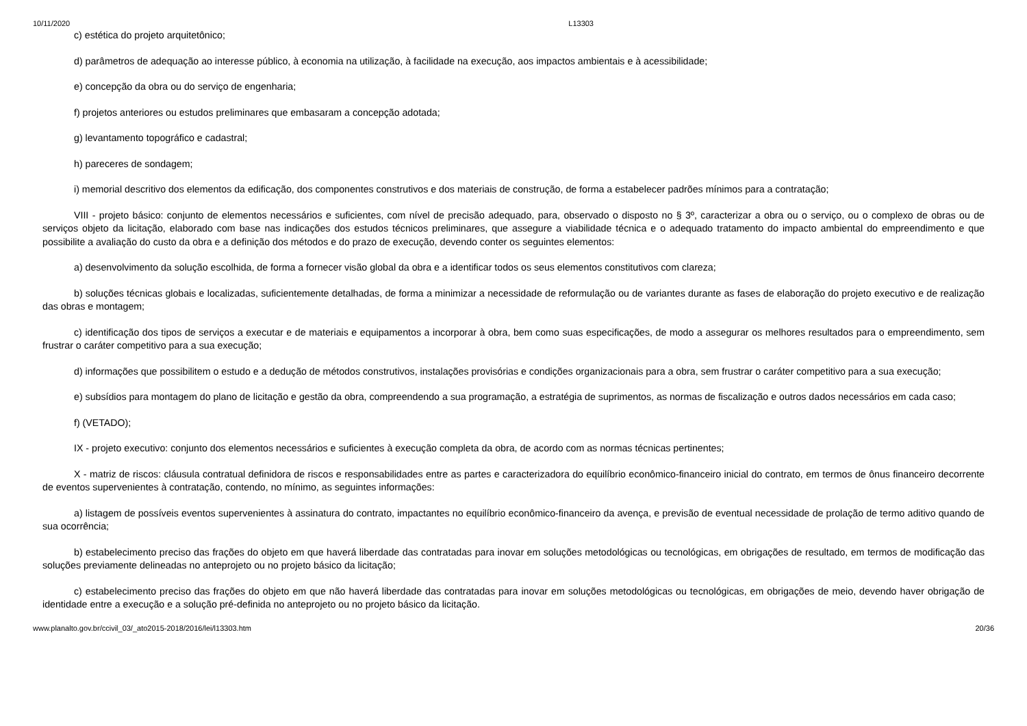10/11/2020 L13303
c) estética do projeto arquitetônico;
d) parâmetros de adequação ao interesse público, à economia na utilização, à facilidade na execução, aos impactos ambientais e à acessibilidade;
e) concepção da obra ou do serviço de engenharia;
f) projetos anteriores ou estudos preliminares que embasaram a concepção adotada;
g) levantamento topográfico e cadastral;
h) pareceres de sondagem;
i) memorial descritivo dos elementos da edificação, dos componentes construtivos e dos materiais de construção, de forma a estabelecer padrões mínimos para a contratação;
VIII - projeto básico: conjunto de elementos necessários e suficientes, com nível de precisão adequado, para, observado o disposto no § 3º, caracterizar a obra ou o serviço, ou o complexo de obras ou de serviços objeto da licitação, elaborado com base nas indicações dos estudos técnicos preliminares, que assegure a viabilidade técnica e o adequado tratamento do impacto ambiental do empreendimento e que possibilite a avaliação do custo da obra e a definição dos métodos e do prazo de execução, devendo conter os seguintes elementos:
a) desenvolvimento da solução escolhida, de forma a fornecer visão global da obra e a identificar todos os seus elementos constitutivos com clareza;
b) soluções técnicas globais e localizadas, suficientemente detalhadas, de forma a minimizar a necessidade de reformulação ou de variantes durante as fases de elaboração do projeto executivo e de realização das obras e montagem;
c) identificação dos tipos de serviços a executar e de materiais e equipamentos a incorporar à obra, bem como suas especificações, de modo a assegurar os melhores resultados para o empreendimento, sem frustrar o caráter competitivo para a sua execução;
d) informações que possibilitem o estudo e a dedução de métodos construtivos, instalações provisórias e condições organizacionais para a obra, sem frustrar o caráter competitivo para a sua execução;
e) subsídios para montagem do plano de licitação e gestão da obra, compreendendo a sua programação, a estratégia de suprimentos, as normas de fiscalização e outros dados necessários em cada caso;
f) (VETADO);
IX - projeto executivo: conjunto dos elementos necessários e suficientes à execução completa da obra, de acordo com as normas técnicas pertinentes;
X - matriz de riscos: cláusula contratual definidora de riscos e responsabilidades entre as partes e caracterizadora do equilíbrio econômico-financeiro inicial do contrato, em termos de ônus financeiro decorrente de eventos supervenientes à contratação, contendo, no mínimo, as seguintes informações:
a) listagem de possíveis eventos supervenientes à assinatura do contrato, impactantes no equilíbrio econômico-financeiro da avença, e previsão de eventual necessidade de prolação de termo aditivo quando de sua ocorrência;
b) estabelecimento preciso das frações do objeto em que haverá liberdade das contratadas para inovar em soluções metodológicas ou tecnológicas, em obrigações de resultado, em termos de modificação das soluções previamente delineadas no anteprojeto ou no projeto básico da licitação;
c) estabelecimento preciso das frações do objeto em que não haverá liberdade das contratadas para inovar em soluções metodológicas ou tecnológicas, em obrigações de meio, devendo haver obrigação de identidade entre a execução e a solução pré-definida no anteprojeto ou no projeto básico da licitação.
www.planalto.gov.br/ccivil_03/_ato2015-2018/2016/lei/l13303.htm 20/36